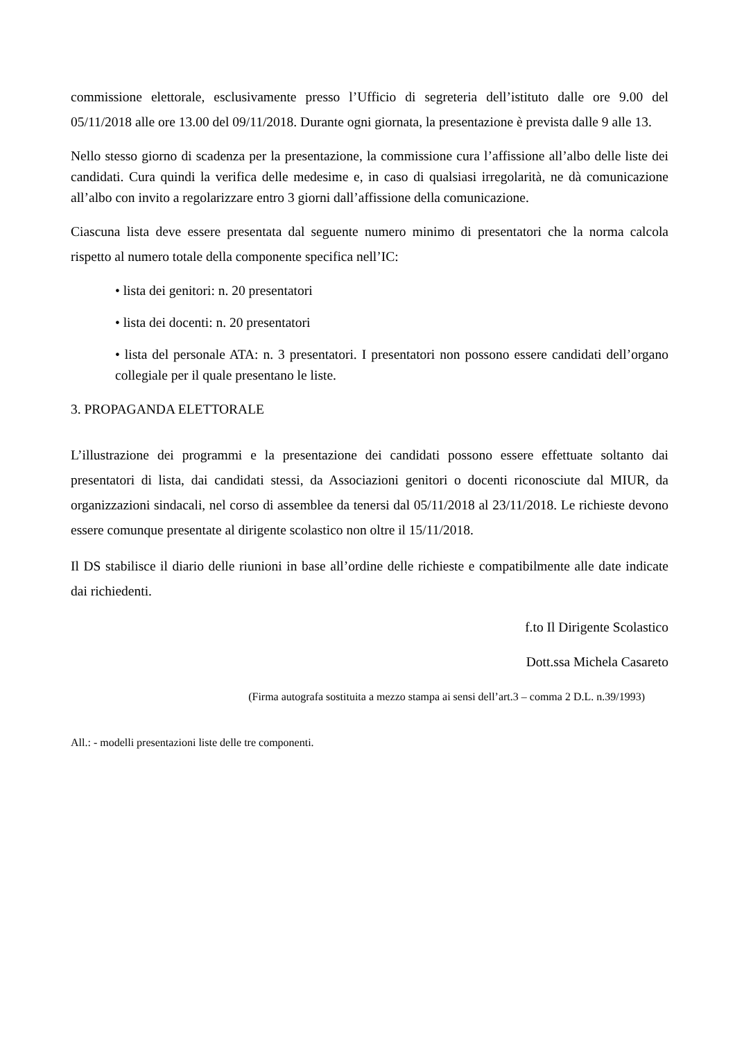commissione elettorale, esclusivamente presso l’Ufficio di segreteria dell’istituto dalle ore 9.00 del 05/11/2018 alle ore 13.00 del 09/11/2018. Durante ogni giornata, la presentazione è prevista dalle 9 alle 13.
Nello stesso giorno di scadenza per la presentazione, la commissione cura l’affissione all’albo delle liste dei candidati. Cura quindi la verifica delle medesime e, in caso di qualsiasi irregolarità, ne dà comunicazione all’albo con invito a regolarizzare entro 3 giorni dall’affissione della comunicazione.
Ciascuna lista deve essere presentata dal seguente numero minimo di presentatori che la norma calcola rispetto al numero totale della componente specifica nell’IC:
• lista dei genitori: n. 20 presentatori
• lista dei docenti: n. 20 presentatori
• lista del personale ATA: n. 3 presentatori. I presentatori non possono essere candidati dell’organo collegiale per il quale presentano le liste.
3. PROPAGANDA ELETTORALE
L’illustrazione dei programmi e la presentazione dei candidati possono essere effettuate soltanto dai presentatori di lista, dai candidati stessi, da Associazioni genitori o docenti riconosciute dal MIUR, da organizzazioni sindacali, nel corso di assemblee da tenersi dal 05/11/2018 al 23/11/2018. Le richieste devono essere comunque presentate al dirigente scolastico non oltre il 15/11/2018.
Il DS stabilisce il diario delle riunioni in base all’ordine delle richieste e compatibilmente alle date indicate dai richiedenti.
f.to Il Dirigente Scolastico
Dott.ssa Michela Casareto
(Firma autografa sostituita a mezzo stampa ai sensi dell’art.3 – comma 2 D.L. n.39/1993)
All.: - modelli presentazioni liste delle tre componenti.